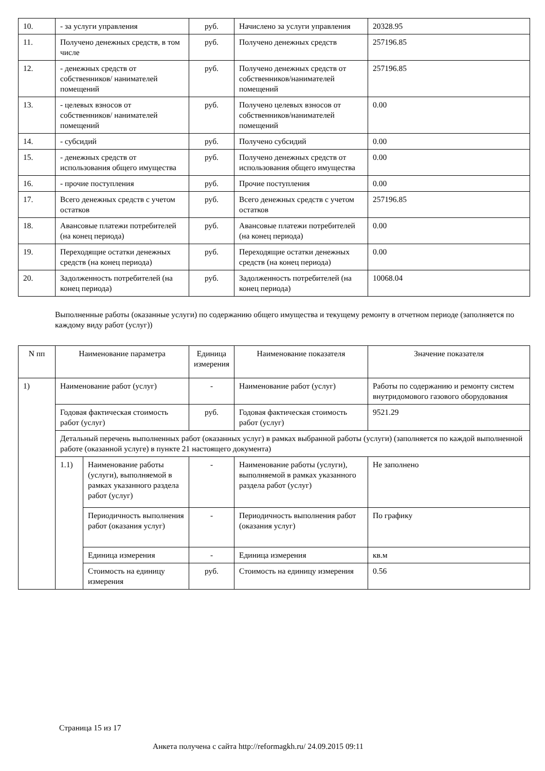| 10. | - за услуги управления | руб. | Начислено за услуги управления | 20328.95 |
| 11. | Получено денежных средств, в том числе | руб. | Получено денежных средств | 257196.85 |
| 12. | - денежных средств от собственников/ нанимателей помещений | руб. | Получено денежных средств от собственников/нанимателей помещений | 257196.85 |
| 13. | - целевых взносов от собственников/ нанимателей помещений | руб. | Получено целевых взносов от собственников/нанимателей помещений | 0.00 |
| 14. | - субсидий | руб. | Получено субсидий | 0.00 |
| 15. | - денежных средств от использования общего имущества | руб. | Получено денежных средств от использования общего имущества | 0.00 |
| 16. | - прочие поступления | руб. | Прочие поступления | 0.00 |
| 17. | Всего денежных средств с учетом остатков | руб. | Всего денежных средств с учетом остатков | 257196.85 |
| 18. | Авансовые платежи потребителей (на конец периода) | руб. | Авансовые платежи потребителей (на конец периода) | 0.00 |
| 19. | Переходящие остатки денежных средств (на конец периода) | руб. | Переходящие остатки денежных средств (на конец периода) | 0.00 |
| 20. | Задолженность потребителей (на конец периода) | руб. | Задолженность потребителей (на конец периода) | 10068.04 |
Выполненные работы (оказанные услуги) по содержанию общего имущества и текущему ремонту в отчетном периоде (заполняется по каждому виду работ (услуг))
| N пп | Наименование параметра | | Единица измерения | Наименование показателя | Значение показателя |
| --- | --- | --- | --- | --- | --- |
| 1) | Наименование работ (услуг) | | - | Наименование работ (услуг) | Работы по содержанию и ремонту систем внутридомового газового оборудования |
| | Годовая фактическая стоимость работ (услуг) | | руб. | Годовая фактическая стоимость работ (услуг) | 9521.29 |
| | Детальный перечень выполненных работ (оказанных услуг) в рамках выбранной работы (услуги) (заполняется по каждой выполненной работе (оказанной услуге) в пункте 21 настоящего документа) | | | | |
| | 1.1) | Наименование работы (услуги), выполняемой в рамках указанного раздела работ (услуг) | - | Наименование работы (услуги), выполняемой в рамках указанного раздела работ (услуг) | Не заполнено |
| | | Периодичность выполнения работ (оказания услуг) | - | Периодичность выполнения работ (оказания услуг) | По графику |
| | | Единица измерения | - | Единица измерения | кв.м |
| | | Стоимость на единицу измерения | руб. | Стоимость на единицу измерения | 0.56 |
Страница 15 из 17
Анкета получена с сайта http://reformagkh.ru/ 24.09.2015 09:11